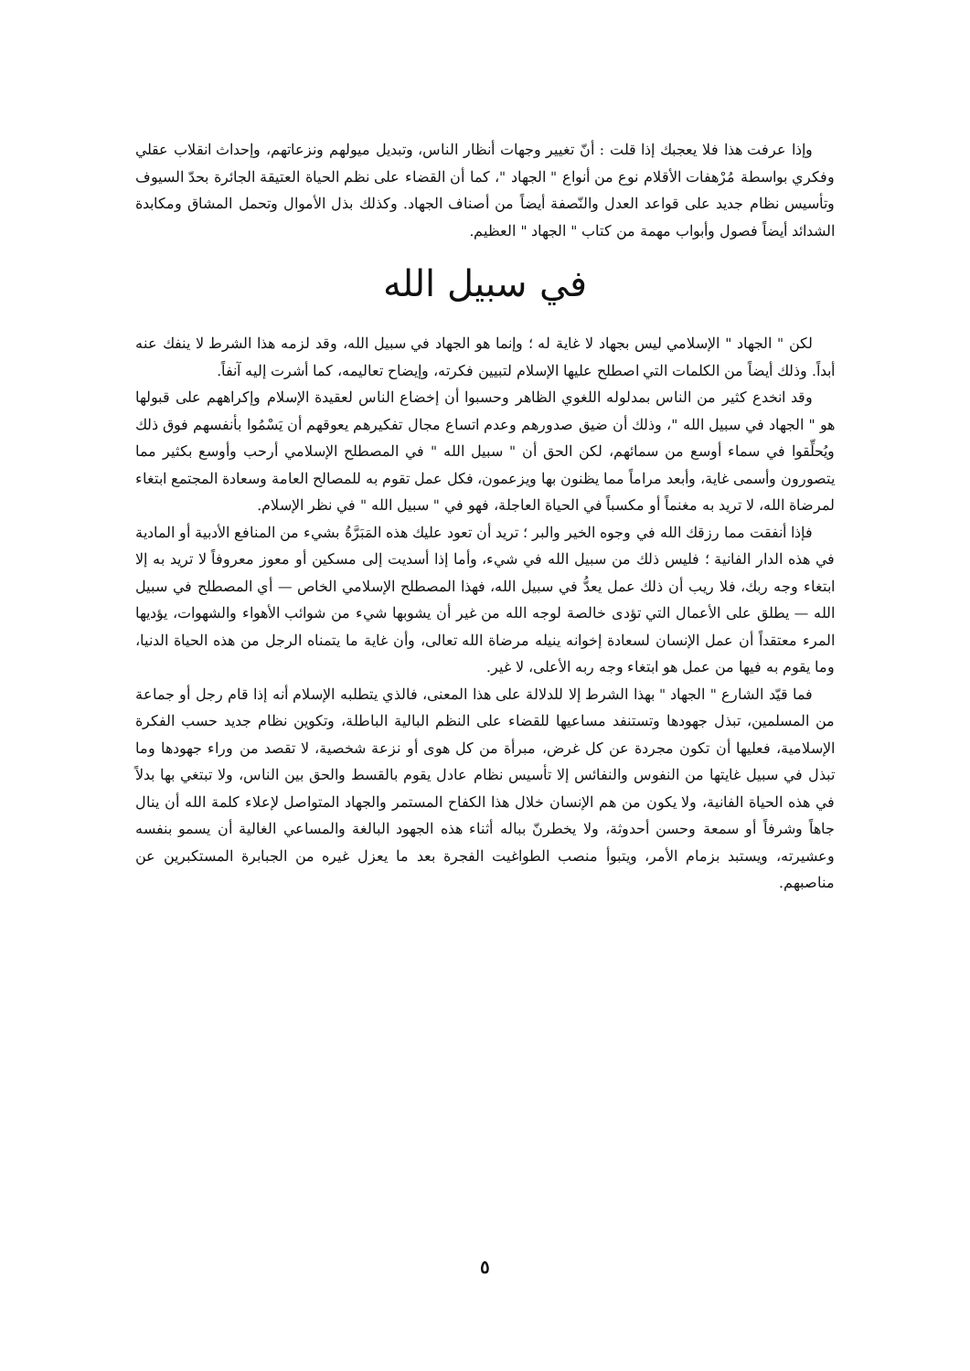وإذا عرفت هذا فلا يعجبك إذا قلت : أنّ تغيير وجهات أنظار الناس، وتبديل ميولهم ونزعاتهم، وإحداث انقلاب عقلي وفكري بواسطة مُرْهفات الأقلام نوع من أنواع " الجهاد "، كما أن القضاء على نظم الحياة العتيقة الجائرة بحدّ السيوف وتأسيس نظام جديد على قواعد العدل والنّصفة أيضاً من أصناف الجهاد. وكذلك بذل الأموال وتحمل المشاق ومكابدة الشدائد أيضاً فصول وأبواب مهمة من كتاب " الجهاد " العظيم.
في سبيل الله
لكن " الجهاد " الإسلامي ليس بجهاد لا غاية له ؛ وإنما هو الجهاد في سبيل الله، وقد لزمه هذا الشرط لا ينفك عنه أبداً. وذلك أيضاً من الكلمات التي اصطلح عليها الإسلام لتبيين فكرته، وإيضاح تعاليمه، كما أشرت إليه آنفاً.
وقد انخدع كثير من الناس بمدلوله اللغوي الظاهر وحسبوا أن إخضاع الناس لعقيدة الإسلام وإكراههم على قبولها هو " الجهاد في سبيل الله "، وذلك أن ضيق صدورهم وعدم اتساع مجال تفكيرهم يعوقهم أن يَسْمُوا بأنفسهم فوق ذلك ويُحلِّقوا في سماء أوسع من سمائهم، لكن الحق أن " سبيل الله " في المصطلح الإسلامي أرحب وأوسع بكثير مما يتصورون وأسمى غاية، وأبعد مراماً مما يظنون بها ويزعمون، فكل عمل تقوم به للمصالح العامة وسعادة المجتمع ابتغاء لمرضاة الله، لا تريد به مغنماً أو مكسباً في الحياة العاجلة، فهو في " سبيل الله " في نظر الإسلام.
فإذا أنفقت مما رزقك الله في وجوه الخير والبر ؛ تريد أن تعود عليك هذه المَبَرَّةُ بشيء من المنافع الأدبية أو المادية في هذه الدار الفانية ؛ فليس ذلك من سبيل الله في شيء، وأما إذا أسديت إلى مسكين أو معوز معروفاً لا تريد به إلا ابتغاء وجه ربك، فلا ريب أن ذلك عمل يعدُّ في سبيل الله، فهذا المصطلح الإسلامي الخاص — أي المصطلح في سبيل الله — يطلق على الأعمال التي تؤدى خالصة لوجه الله من غير أن يشوبها شيء من شوائب الأهواء والشهوات، يؤديها المرء معتقداً أن عمل الإنسان لسعادة إخوانه ينيله مرضاة الله تعالى، وأن غاية ما يتمناه الرجل من هذه الحياة الدنيا، وما يقوم به فيها من عمل هو ابتغاء وجه ربه الأعلى، لا غير.
فما قيّد الشارع " الجهاد " بهذا الشرط إلا للدلالة على هذا المعنى، فالذي يتطلبه الإسلام أنه إذا قام رجل أو جماعة من المسلمين، تبذل جهودها وتستنفد مساعيها للقضاء على النظم البالية الباطلة، وتكوين نظام جديد حسب الفكرة الإسلامية، فعليها أن تكون مجردة عن كل غرض، مبرأة من كل هوى أو نزعة شخصية، لا تقصد من وراء جهودها وما تبذل في سبيل غايتها من النفوس والنفائس إلا تأسيس نظام عادل يقوم بالقسط والحق بين الناس، ولا تبتغي بها بدلاً في هذه الحياة الفانية، ولا يكون من هم الإنسان خلال هذا الكفاح المستمر والجهاد المتواصل لإعلاء كلمة الله أن ينال جاهاً وشرفاً أو سمعة وحسن أحدوثة، ولا يخطرنّ بباله أثناء هذه الجهود البالغة والمساعي الغالية أن يسمو بنفسه وعشيرته، ويستبد بزمام الأمر، ويتبوأ منصب الطواغيت الفجرة بعد ما يعزل غيره من الجبابرة المستكبرين عن مناصبهم.
٥